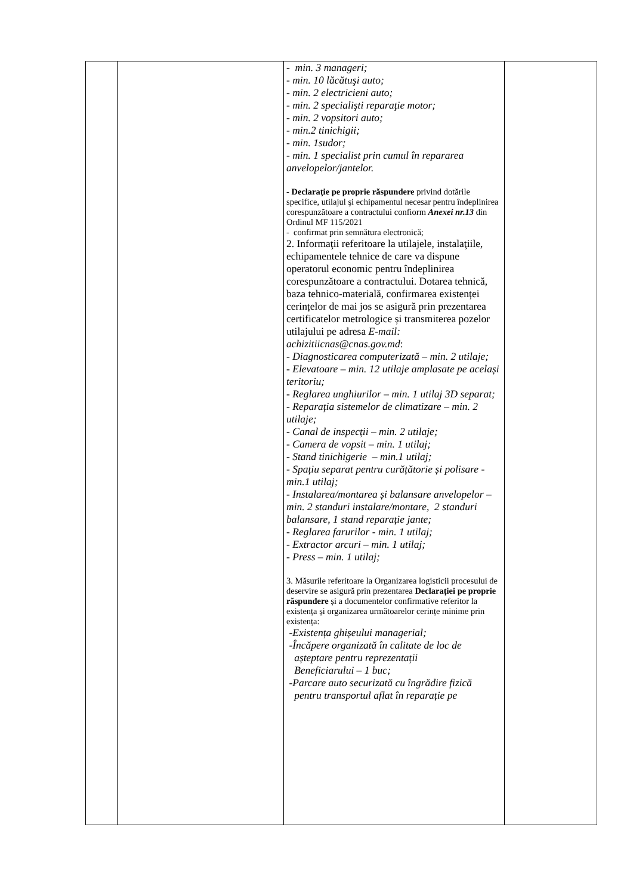| | | - min. 3 manageri; - min. 10 lăcătuşi auto; - min. 2 electricieni auto; - min. 2 specialişti reparaţie motor; - min. 2 vopsitori auto; - min.2 tinichigii; - min. 1sudor; - min. 1 specialist prin cumul în repararea anvelopelor/jantelor. - Declaraţie pe proprie răspundere privind dotările specifice, utilajul şi echipamentul necesar pentru îndeplinirea corespunzătoare a contractului confiorm Anexei nr.13 din Ordinul MF 115/2021 - confirmat prin semnătura electronică; 2. Informaţii referitoare la utilajele, instalaţiile, echipamentele tehnice de care va dispune operatorul economic pentru îndeplinirea corespunzătoare a contractului. Dotarea tehnică, baza tehnico-materială, confirmarea existenței cerințelor de mai jos se asigură prin prezentarea certificatelor metrologice și transmiterea pozelor utilajului pe adresa E-mail: achizitiicnas@cnas.gov.md : - Diagnosticarea computerizată – min. 2 utilaje; - Elevatoare – min. 12 utilaje amplasate pe același teritoriu; - Reglarea unghiurilor – min. 1 utilaj 3D separat; - Reparaţia sistemelor de climatizare – min. 2 utilaje; - Canal de inspecții – min. 2 utilaje; - Camera de vopsit – min. 1 utilaj; - Stand tinichigerie – min.1 utilaj; - Spațiu separat pentru curățătorie și polisare - min.1 utilaj; - Instalarea/montarea și balansare anvelopelor – min. 2 standuri instalare/montare, 2 standuri balansare, 1 stand reparație jante; - Reglarea farurilor - min. 1 utilaj; - Extractor arcuri – min. 1 utilaj; - Press – min. 1 utilaj; 3. Măsurile referitoare la Organizarea logisticii procesului de deservire se asigură prin prezentarea Declarației pe proprie răspundere și a documentelor confirmative referitor la existența și organizarea următoarelor cerințe minime prin existența: -Existența ghișeului managerial; -Încăpere organizată în calitate de loc de așteptare pentru reprezentații Beneficiarului – 1 buc; -Parcare auto securizată cu îngrădire fizică pentru transportul aflat în reparație pe | |